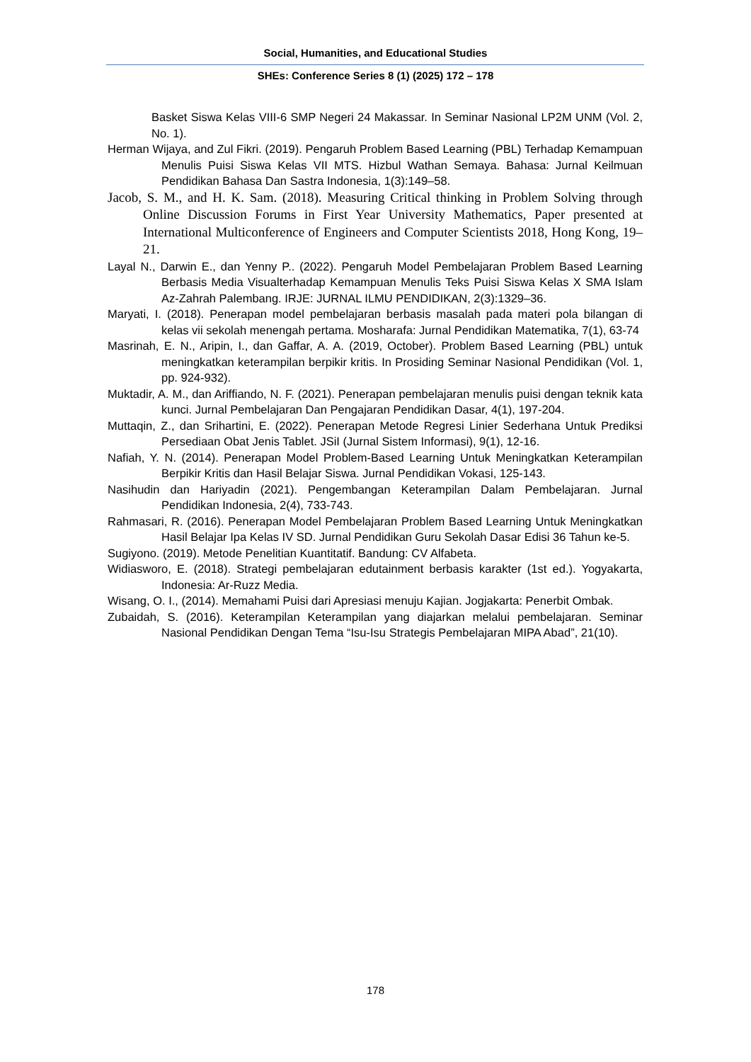Social, Humanities, and Educational Studies
SHEs: Conference Series 8 (1) (2025) 172 – 178
Basket Siswa Kelas VIII-6 SMP Negeri 24 Makassar. In Seminar Nasional LP2M UNM (Vol. 2, No. 1).
Herman Wijaya, and Zul Fikri. (2019). Pengaruh Problem Based Learning (PBL) Terhadap Kemampuan Menulis Puisi Siswa Kelas VII MTS. Hizbul Wathan Semaya. Bahasa: Jurnal Keilmuan Pendidikan Bahasa Dan Sastra Indonesia, 1(3):149–58.
Jacob, S. M., and H. K. Sam. (2018). Measuring Critical thinking in Problem Solving through Online Discussion Forums in First Year University Mathematics, Paper presented at International Multiconference of Engineers and Computer Scientists 2018, Hong Kong, 19–21.
Layal N., Darwin E., dan Yenny P.. (2022). Pengaruh Model Pembelajaran Problem Based Learning Berbasis Media Visualterhadap Kemampuan Menulis Teks Puisi Siswa Kelas X SMA Islam Az-Zahrah Palembang. IRJE: JURNAL ILMU PENDIDIKAN, 2(3):1329–36.
Maryati, I. (2018). Penerapan model pembelajaran berbasis masalah pada materi pola bilangan di kelas vii sekolah menengah pertama. Mosharafa: Jurnal Pendidikan Matematika, 7(1), 63-74
Masrinah, E. N., Aripin, I., dan Gaffar, A. A. (2019, October). Problem Based Learning (PBL) untuk meningkatkan keterampilan berpikir kritis. In Prosiding Seminar Nasional Pendidikan (Vol. 1, pp. 924-932).
Muktadir, A. M., dan Ariffiando, N. F. (2021). Penerapan pembelajaran menulis puisi dengan teknik kata kunci. Jurnal Pembelajaran Dan Pengajaran Pendidikan Dasar, 4(1), 197-204.
Muttaqin, Z., dan Srihartini, E. (2022). Penerapan Metode Regresi Linier Sederhana Untuk Prediksi Persediaan Obat Jenis Tablet. JSiI (Jurnal Sistem Informasi), 9(1), 12-16.
Nafiah, Y. N. (2014). Penerapan Model Problem-Based Learning Untuk Meningkatkan Keterampilan Berpikir Kritis dan Hasil Belajar Siswa. Jurnal Pendidikan Vokasi, 125-143.
Nasihudin dan Hariyadin (2021). Pengembangan Keterampilan Dalam Pembelajaran. Jurnal Pendidikan Indonesia, 2(4), 733-743.
Rahmasari, R. (2016). Penerapan Model Pembelajaran Problem Based Learning Untuk Meningkatkan Hasil Belajar Ipa Kelas IV SD. Jurnal Pendidikan Guru Sekolah Dasar Edisi 36 Tahun ke-5.
Sugiyono. (2019). Metode Penelitian Kuantitatif. Bandung: CV Alfabeta.
Widiasworo, E. (2018). Strategi pembelajaran edutainment berbasis karakter (1st ed.). Yogyakarta, Indonesia: Ar-Ruzz Media.
Wisang, O. I., (2014). Memahami Puisi dari Apresiasi menuju Kajian. Jogjakarta: Penerbit Ombak.
Zubaidah, S. (2016). Keterampilan Keterampilan yang diajarkan melalui pembelajaran. Seminar Nasional Pendidikan Dengan Tema “Isu-Isu Strategis Pembelajaran MIPA Abad”, 21(10).
178